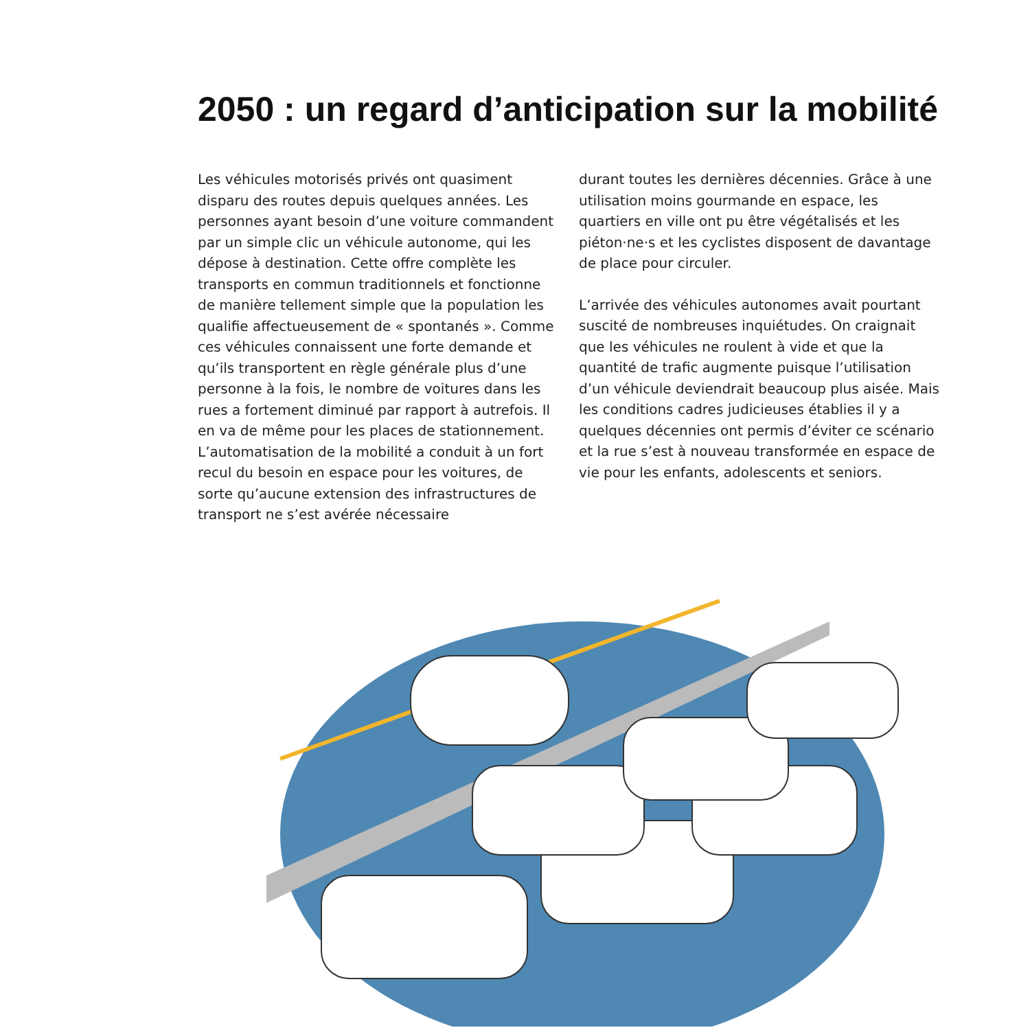2050 : un regard d’anticipation sur la mobilité
Les véhicules motorisés privés ont quasiment disparu des routes depuis quelques années. Les personnes ayant besoin d’une voiture commandent par un simple clic un véhicule autonome, qui les dépose à destination. Cette offre complète les transports en commun traditionnels et fonctionne de manière tellement simple que la population les qualifie affectueusement de « spontanés ». Comme ces véhicules connaissent une forte demande et qu’ils transportent en règle générale plus d’une personne à la fois, le nombre de voitures dans les rues a fortement diminué par rapport à autrefois. Il en va de même pour les places de stationnement. L’automatisation de la mobilité a conduit à un fort recul du besoin en espace pour les voitures, de sorte qu’aucune extension des infrastructures de transport ne s’est avérée nécessaire
durant toutes les dernières décennies. Grâce à une utilisation moins gourmande en espace, les quartiers en ville ont pu être végétalisés et les piéton·ne·s et les cyclistes disposent de davantage de place pour circuler.
L’arrivée des véhicules autonomes avait pourtant suscité de nombreuses inquiétudes. On craignait que les véhicules ne roulent à vide et que la quantité de trafic augmente puisque l’utilisation d’un véhicule deviendrait beaucoup plus aisée. Mais les conditions cadres judicieuses établies il y a quelques décennies ont permis d’éviter ce scénario et la rue s’est à nouveau transformée en espace de vie pour les enfants, adolescents et seniors.